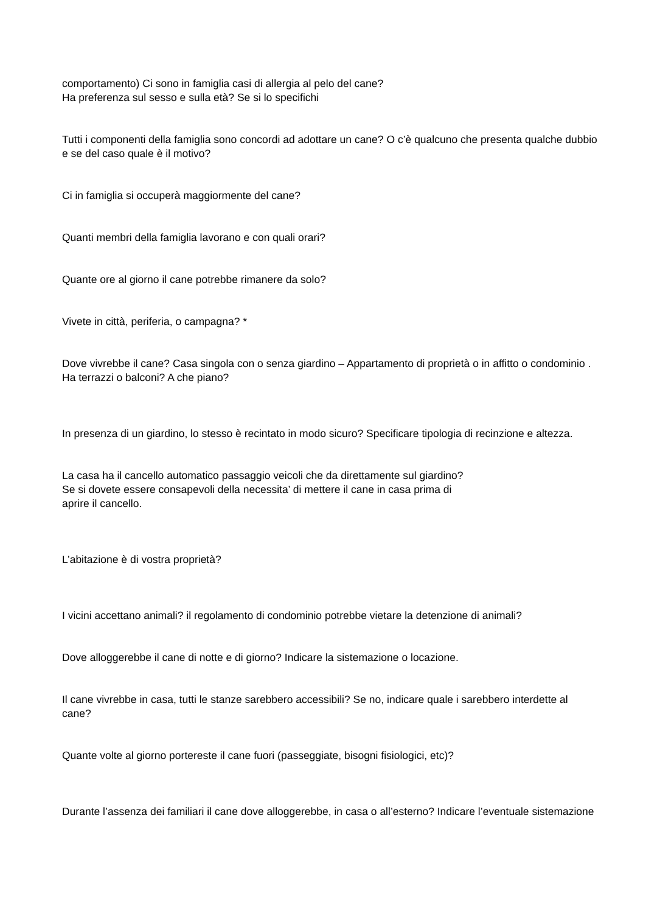comportamento) Ci sono in famiglia casi di allergia al pelo del cane?
Ha preferenza sul sesso e sulla età? Se si lo specifichi
Tutti i componenti della famiglia sono concordi ad adottare un cane? O c’è qualcuno che presenta qualche dubbio e se del caso quale è il motivo?
Ci in famiglia si occuperà maggiormente del cane?
Quanti membri della famiglia lavorano e con quali orari?
Quante ore al giorno il cane potrebbe rimanere da solo?
Vivete in città, periferia, o campagna? *
Dove vivrebbe il cane? Casa singola con o senza giardino – Appartamento di proprietà o in affitto o condominio . Ha terrazzi o balconi? A che piano?
In presenza di un giardino, lo stesso è recintato in modo sicuro? Specificare tipologia di recinzione e altezza.
La casa ha il cancello automatico passaggio veicoli che da direttamente sul giardino?
Se si dovete essere consapevoli della necessita’ di mettere il cane in casa prima di
aprire il cancello.
L’abitazione è di vostra proprietà?
I vicini accettano animali? il regolamento di condominio potrebbe vietare la detenzione di animali?
Dove alloggerebbe il cane di notte e di giorno? Indicare la sistemazione o locazione.
Il cane vivrebbe in casa, tutti le stanze sarebbero accessibili? Se no, indicare quale i sarebbero interdette al cane?
Quante volte al giorno portereste il cane fuori (passeggiate, bisogni fisiologici, etc)?
Durante l’assenza dei familiari il cane dove alloggerebbe, in casa o all’esterno? Indicare l’eventuale sistemazione